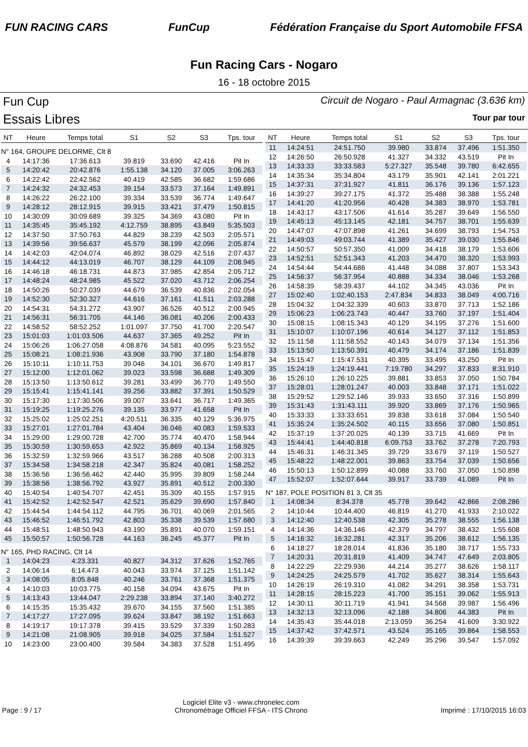FUN RACING CARS FunCup
Fédération Française du Sport Automobile FFSA
Fun Racing Cars - Nogaro
16 - 18 octobre 2015
Fun Cup
Essais Libres
Circuit de Nogaro - Paul Armagnac (3.636 km)
Tour par tour
| NT | Heure | Temps total | S1 | S2 | S3 | Tps. tour |
| --- | --- | --- | --- | --- | --- | --- |
| N° 164, GROUPE DELORME, Clt 8 | | | | | | |
| 4 | 14:17:36 | 17:36.613 | 39.819 | 33.690 | 42.416 | Pit In |
| 5 | 14:20:42 | 20:42.876 | 1:55.138 | 34.120 | 37.005 | 3:06.263 |
| 6 | 14:22:42 | 22:42.562 | 40.419 | 42.585 | 36.682 | 1:59.686 |
| 7 | 14:24:32 | 24:32.453 | 39.154 | 33.573 | 37.164 | 1:49.891 |
| 8 | 14:26:22 | 26:22.100 | 39.334 | 33.539 | 36.774 | 1:49.647 |
| 9 | 14:28:12 | 28:12.915 | 39.915 | 33.421 | 37.479 | 1:50.815 |
| 10 | 14:30:09 | 30:09.689 | 39.325 | 34.369 | 43.080 | Pit In |
| 11 | 14:35:45 | 35:45.192 | 4:12.759 | 38.895 | 43.849 | 5:35.503 |
| 12 | 14:37:50 | 37:50.763 | 44.829 | 38.239 | 42.503 | 2:05.571 |
| 13 | 14:39:56 | 39:56.637 | 45.579 | 38.199 | 42.096 | 2:05.874 |
| 14 | 14:42:03 | 42:04.074 | 46.892 | 38.029 | 42.516 | 2:07.437 |
| 15 | 14:44:12 | 44:13.019 | 46.707 | 38.129 | 44.109 | 2:08.945 |
| 16 | 14:46:18 | 46:18.731 | 44.873 | 37.985 | 42.854 | 2:05.712 |
| 17 | 14:48:24 | 48:24.985 | 45.522 | 37.020 | 43.712 | 2:06.254 |
| 18 | 14:50:26 | 50:27.039 | 44.679 | 36.539 | 40.836 | 2:02.054 |
| 19 | 14:52:30 | 52:30.327 | 44.616 | 37.161 | 41.511 | 2:03.288 |
| 20 | 14:54:31 | 54:31.272 | 43.907 | 36.526 | 40.512 | 2:00.945 |
| 21 | 14:56:31 | 56:31.705 | 44.146 | 36.081 | 40.206 | 2:00.433 |
| 22 | 14:58:52 | 58:52.252 | 1:01.097 | 37.750 | 41.700 | 2:20.547 |
| 23 | 15:01:03 | 1:01:03.506 | 44.637 | 37.365 | 49.252 | Pit In |
| 24 | 15:06:26 | 1:06:27.058 | 4:08.876 | 34.581 | 40.095 | 5:23.552 |
| 25 | 15:08:21 | 1:08:21.936 | 43.908 | 33.790 | 37.180 | 1:54.878 |
| 26 | 15:10:11 | 1:10:11.753 | 39.046 | 34.101 | 36.670 | 1:49.817 |
| 27 | 15:12:00 | 1:12:01.062 | 39.023 | 33.598 | 36.688 | 1:49.309 |
| 28 | 15:13:50 | 1:13:50.612 | 39.281 | 33.499 | 36.770 | 1:49.550 |
| 29 | 15:15:41 | 1:15:41.141 | 39.256 | 33.882 | 37.391 | 1:50.529 |
| 30 | 15:17:30 | 1:17:30.506 | 39.007 | 33.641 | 36.717 | 1:49.365 |
| 31 | 15:19:25 | 1:19:25.276 | 39.135 | 33.977 | 41.658 | Pit In |
| 32 | 15:25:02 | 1:25:02.251 | 4:20.511 | 36.335 | 40.129 | 5:36.975 |
| 33 | 15:27:01 | 1:27:01.784 | 43.404 | 36.046 | 40.083 | 1:59.533 |
| 34 | 15:29:00 | 1:29:00.728 | 42.700 | 35.774 | 40.470 | 1:58.944 |
| 35 | 15:30:59 | 1:30:59.653 | 42.922 | 35.869 | 40.134 | 1:58.925 |
| 36 | 15:32:59 | 1:32:59.966 | 43.517 | 36.288 | 40.508 | 2:00.313 |
| 37 | 15:34:58 | 1:34:58.218 | 42.347 | 35.824 | 40.081 | 1:58.252 |
| 38 | 15:36:56 | 1:36:56.462 | 42.440 | 35.995 | 39.809 | 1:58.244 |
| 39 | 15:38:56 | 1:38:56.792 | 43.927 | 35.891 | 40.512 | 2:00.330 |
| 40 | 15:40:54 | 1:40:54.707 | 42.451 | 35.309 | 40.155 | 1:57.915 |
| 41 | 15:42:52 | 1:42:52.547 | 42.521 | 35.629 | 39.690 | 1:57.840 |
| 42 | 15:44:54 | 1:44:54.112 | 44.795 | 36.701 | 40.069 | 2:01.565 |
| 43 | 15:46:52 | 1:46:51.792 | 42.803 | 35.338 | 39.539 | 1:57.680 |
| 44 | 15:48:51 | 1:48:50.943 | 43.190 | 35.891 | 40.070 | 1:59.151 |
| 45 | 15:50:57 | 1:50:56.728 | 44.163 | 36.245 | 45.377 | Pit In |
| N° 165, PHD RACING, Clt 14 | | | | | | |
| 1 | 14:04:23 | 4:23.331 | 40.827 | 34.312 | 37.626 | 1:52.765 |
| 2 | 14:06:14 | 6:14.473 | 40.043 | 33.974 | 37.125 | 1:51.142 |
| 3 | 14:08:05 | 8:05.848 | 40.246 | 33.761 | 37.368 | 1:51.375 |
| 4 | 14:10:03 | 10:03.775 | 40.158 | 34.094 | 43.675 | Pit In |
| 5 | 14:13:43 | 13:44.047 | 2:29.238 | 33.894 | 37.140 | 3:40.272 |
| 6 | 14:15:35 | 15:35.432 | 39.670 | 34.155 | 37.560 | 1:51.385 |
| 7 | 14:17:27 | 17:27.095 | 39.624 | 33.847 | 38.192 | 1:51.663 |
| 8 | 14:19:17 | 19:17.378 | 39.415 | 33.529 | 37.339 | 1:50.283 |
| 9 | 14:21:08 | 21:08.905 | 39.918 | 34.025 | 37.584 | 1:51.527 |
| 10 | 14:23:00 | 23:00.400 | 39.584 | 34.383 | 37.528 | 1:51.495 |
| NT | Heure | Temps total | S1 | S2 | S3 | Tps. tour |
| --- | --- | --- | --- | --- | --- | --- |
| 11 | 14:24:51 | 24:51.750 | 39.980 | 33.874 | 37.496 | 1:51.350 |
| 12 | 14:26:50 | 26:50.928 | 41.327 | 34.332 | 43.519 | Pit In |
| 13 | 14:33:33 | 33:33.583 | 5:27.327 | 35.548 | 39.780 | 6:42.655 |
| 14 | 14:35:34 | 35:34.804 | 43.179 | 35.901 | 42.141 | 2:01.221 |
| 15 | 14:37:31 | 37:31.927 | 41.811 | 36.176 | 39.136 | 1:57.123 |
| 16 | 14:39:27 | 39:27.175 | 41.372 | 35.488 | 38.388 | 1:55.248 |
| 17 | 14:41:20 | 41:20.956 | 40.428 | 34.383 | 38.970 | 1:53.781 |
| 18 | 14:43:17 | 43:17.506 | 41.614 | 35.287 | 39.649 | 1:56.550 |
| 19 | 14:45:13 | 45:13.145 | 42.181 | 34.757 | 38.701 | 1:55.639 |
| 20 | 14:47:07 | 47:07.898 | 41.261 | 34.699 | 38.793 | 1:54.753 |
| 21 | 14:49:03 | 49:03.744 | 41.389 | 35.427 | 39.030 | 1:55.846 |
| 22 | 14:50:57 | 50:57.350 | 41.009 | 34.418 | 38.179 | 1:53.606 |
| 23 | 14:52:51 | 52:51.343 | 41.203 | 34.470 | 38.320 | 1:53.993 |
| 24 | 14:54:44 | 54:44.686 | 41.448 | 34.088 | 37.807 | 1:53.343 |
| 25 | 14:56:37 | 56:37.954 | 40.888 | 34.334 | 38.046 | 1:53.268 |
| 26 | 14:58:39 | 58:39.437 | 44.102 | 34.345 | 43.036 | Pit In |
| 27 | 15:02:40 | 1:02:40.153 | 2:47.834 | 34.833 | 38.049 | 4:00.716 |
| 28 | 15:04:32 | 1:04:32.339 | 40.603 | 33.870 | 37.713 | 1:52.186 |
| 29 | 15:06:23 | 1:06:23.743 | 40.447 | 33.760 | 37.197 | 1:51.404 |
| 30 | 15:08:15 | 1:08:15.343 | 40.129 | 34.195 | 37.276 | 1:51.600 |
| 31 | 15:10:07 | 1:10:07.196 | 40.614 | 34.127 | 37.112 | 1:51.853 |
| 32 | 15:11:58 | 1:11:58.552 | 40.143 | 34.079 | 37.134 | 1:51.356 |
| 33 | 15:13:50 | 1:13:50.391 | 40.479 | 34.174 | 37.186 | 1:51.839 |
| 34 | 15:15:47 | 1:15:47.531 | 40.395 | 33.495 | 43.250 | Pit In |
| 35 | 15:24:19 | 1:24:19.441 | 7:19.780 | 34.297 | 37.833 | 8:31.910 |
| 36 | 15:26:10 | 1:26:10.225 | 39.881 | 33.853 | 37.050 | 1:50.784 |
| 37 | 15:28:01 | 1:28:01.247 | 40.003 | 33.848 | 37.171 | 1:51.022 |
| 38 | 15:29:52 | 1:29:52.146 | 39.933 | 33.650 | 37.316 | 1:50.899 |
| 39 | 15:31:43 | 1:31:43.111 | 39.920 | 33.869 | 37.176 | 1:50.965 |
| 40 | 15:33:33 | 1:33:33.651 | 39.838 | 33.618 | 37.084 | 1:50.540 |
| 41 | 15:35:24 | 1:35:24.502 | 40.115 | 33.656 | 37.080 | 1:50.851 |
| 42 | 15:37:19 | 1:37:20.025 | 40.139 | 33.715 | 41.669 | Pit In |
| 43 | 15:44:41 | 1:44:40.818 | 6:09.753 | 33.762 | 37.278 | 7:20.793 |
| 44 | 15:46:31 | 1:46:31.345 | 39.729 | 33.679 | 37.119 | 1:50.527 |
| 45 | 15:48:22 | 1:48:22.001 | 39.863 | 33.754 | 37.039 | 1:50.656 |
| 46 | 15:50:13 | 1:50:12.899 | 40.088 | 33.760 | 37.050 | 1:50.898 |
| 47 | 15:52:07 | 1:52:07.644 | 39.917 | 33.739 | 41.089 | Pit In |
| N° 187, POLE POSITION 81 3, Clt 35 | | | | | | |
| 1 | 14:08:34 | 8:34.378 | 45.778 | 39.642 | 42.866 | 2:08.286 |
| 2 | 14:10:44 | 10:44.400 | 46.819 | 41.270 | 41.933 | 2:10.022 |
| 3 | 14:12:40 | 12:40.538 | 42.305 | 35.278 | 38.555 | 1:56.138 |
| 4 | 14:14:36 | 14:36.146 | 42.379 | 34.797 | 38.432 | 1:55.608 |
| 5 | 14:16:32 | 16:32.281 | 42.317 | 35.206 | 38.612 | 1:56.135 |
| 6 | 14:18:27 | 18:28.014 | 41.836 | 35.180 | 38.717 | 1:55.733 |
| 7 | 14:20:31 | 20:31.819 | 41.409 | 34.747 | 47.649 | 2:03.805 |
| 8 | 14:22:29 | 22:29.936 | 44.214 | 35.277 | 38.626 | 1:58.117 |
| 9 | 14:24:25 | 24:25.579 | 41.702 | 35.627 | 38.314 | 1:55.643 |
| 10 | 14:26:19 | 26:19.310 | 41.082 | 34.291 | 38.358 | 1:53.731 |
| 11 | 14:28:15 | 28:15.223 | 41.700 | 35.151 | 39.062 | 1:55.913 |
| 12 | 14:30:11 | 30:11.719 | 41.941 | 34.568 | 39.987 | 1:56.496 |
| 13 | 14:32:13 | 32:13.096 | 42.188 | 34.806 | 44.383 | Pit In |
| 14 | 14:35:43 | 35:44.018 | 2:13.059 | 36.254 | 41.609 | 3:30.922 |
| 15 | 14:37:42 | 37:42.571 | 43.524 | 35.165 | 39.864 | 1:58.553 |
| 16 | 14:39:39 | 39:39.663 | 42.249 | 35.296 | 39.547 | 1:57.092 |
Page : 9 / 17
Logiciel Elite v3 - www.chronelec.com
Chronométrage Officiel FFSA - ITS Chrono
Imprimé : 17/10/2015 16:03